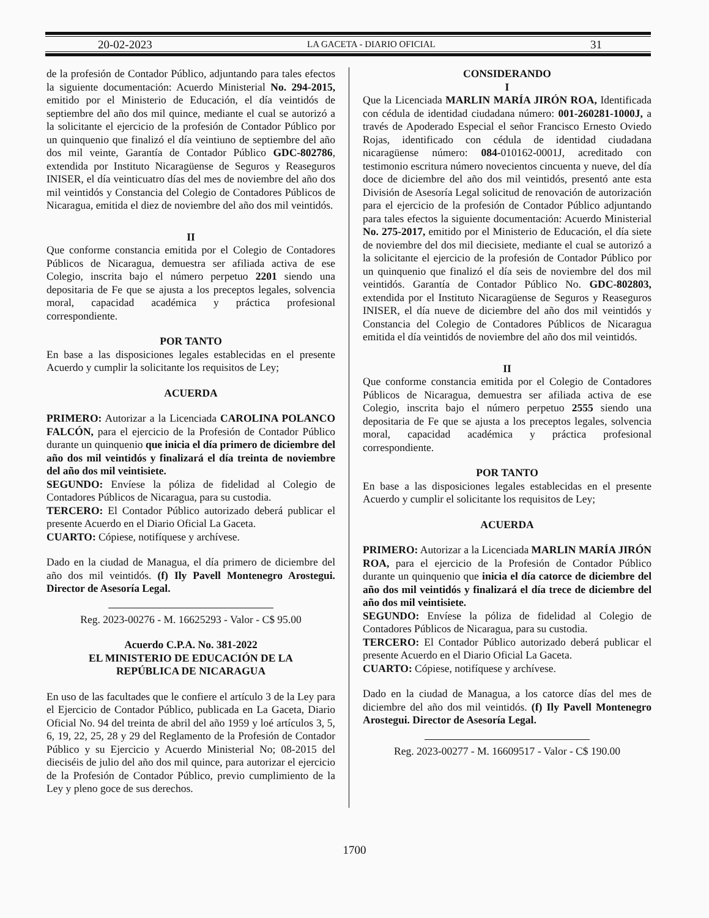20-02-2023 LA GACETA - DIARIO OFICIAL 31
de la profesión de Contador Público, adjuntando para tales efectos la siguiente documentación: Acuerdo Ministerial No. 294-2015, emitido por el Ministerio de Educación, el día veintidós de septiembre del año dos mil quince, mediante el cual se autorizó a la solicitante el ejercicio de la profesión de Contador Público por un quinquenio que finalizó el día veintiuno de septiembre del año dos mil veinte, Garantía de Contador Público GDC-802786, extendida por Instituto Nicaragüense de Seguros y Reaseguros INISER, el día veinticuatro días del mes de noviembre del año dos mil veintidós y Constancia del Colegio de Contadores Públicos de Nicaragua, emitida el diez de noviembre del año dos mil veintidós.
II
Que conforme constancia emitida por el Colegio de Contadores Públicos de Nicaragua, demuestra ser afiliada activa de ese Colegio, inscrita bajo el número perpetuo 2201 siendo una depositaria de Fe que se ajusta a los preceptos legales, solvencia moral, capacidad académica y práctica profesional correspondiente.
POR TANTO
En base a las disposiciones legales establecidas en el presente Acuerdo y cumplir la solicitante los requisitos de Ley;
ACUERDA
PRIMERO: Autorizar a la Licenciada CAROLINA POLANCO FALCÓN, para el ejercicio de la Profesión de Contador Público durante un quinquenio que inicia el día primero de diciembre del año dos mil veintidós y finalizará el día treinta de noviembre del año dos mil veintisiete.
SEGUNDO: Envíese la póliza de fidelidad al Colegio de Contadores Públicos de Nicaragua, para su custodia.
TERCERO: El Contador Público autorizado deberá publicar el presente Acuerdo en el Diario Oficial La Gaceta.
CUARTO: Cópiese, notifíquese y archívese.
Dado en la ciudad de Managua, el día primero de diciembre del año dos mil veintidós. (f) Ily Pavell Montenegro Arostegui. Director de Asesoría Legal.
Reg. 2023-00276 - M. 16625293 - Valor - C$ 95.00
Acuerdo C.P.A. No. 381-2022
EL MINISTERIO DE EDUCACIÓN DE LA
REPÚBLICA DE NICARAGUA
En uso de las facultades que le confiere el artículo 3 de la Ley para el Ejercicio de Contador Público, publicada en La Gaceta, Diario Oficial No. 94 del treinta de abril del año 1959 y loé artículos 3, 5, 6, 19, 22, 25, 28 y 29 del Reglamento de la Profesión de Contador Público y su Ejercicio y Acuerdo Ministerial No; 08-2015 del dieciséis de julio del año dos mil quince, para autorizar el ejercicio de la Profesión de Contador Público, previo cumplimiento de la Ley y pleno goce de sus derechos.
CONSIDERANDO
I
Que la Licenciada MARLIN MARÍA JIRÓN ROA, Identificada con cédula de identidad ciudadana número: 001-260281-1000J, a través de Apoderado Especial el señor Francisco Ernesto Oviedo Rojas, identificado con cédula de identidad ciudadana nicaragüense número: 084-010162-0001J, acreditado con testimonio escritura número novecientos cincuenta y nueve, del día doce de diciembre del año dos mil veintidós, presentó ante esta División de Asesoría Legal solicitud de renovación de autorización para el ejercicio de la profesión de Contador Público adjuntando para tales efectos la siguiente documentación: Acuerdo Ministerial No. 275-2017, emitido por el Ministerio de Educación, el día siete de noviembre del dos mil diecisiete, mediante el cual se autorizó a la solicitante el ejercicio de la profesión de Contador Público por un quinquenio que finalizó el día seis de noviembre del dos mil veintidós. Garantía de Contador Público No. GDC-802803, extendida por el Instituto Nicaragüense de Seguros y Reaseguros INISER, el día nueve de diciembre del año dos mil veintidós y Constancia del Colegio de Contadores Públicos de Nicaragua emitida el día veintidós de noviembre del año dos mil veintidós.
II
Que conforme constancia emitida por el Colegio de Contadores Públicos de Nicaragua, demuestra ser afiliada activa de ese Colegio, inscrita bajo el número perpetuo 2555 siendo una depositaria de Fe que se ajusta a los preceptos legales, solvencia moral, capacidad académica y práctica profesional correspondiente.
POR TANTO
En base a las disposiciones legales establecidas en el presente Acuerdo y cumplir el solicitante los requisitos de Ley;
ACUERDA
PRIMERO: Autorizar a la Licenciada MARLIN MARÍA JIRÓN ROA, para el ejercicio de la Profesión de Contador Público durante un quinquenio que inicia el día catorce de diciembre del año dos mil veintidós y finalizará el día trece de diciembre del año dos mil veintisiete.
SEGUNDO: Envíese la póliza de fidelidad al Colegio de Contadores Públicos de Nicaragua, para su custodia.
TERCERO: El Contador Público autorizado deberá publicar el presente Acuerdo en el Diario Oficial La Gaceta.
CUARTO: Cópiese, notifíquese y archívese.
Dado en la ciudad de Managua, a los catorce días del mes de diciembre del año dos mil veintidós. (f) Ily Pavell Montenegro Arostegui. Director de Asesoría Legal.
Reg. 2023-00277 - M. 16609517 - Valor - C$ 190.00
1700